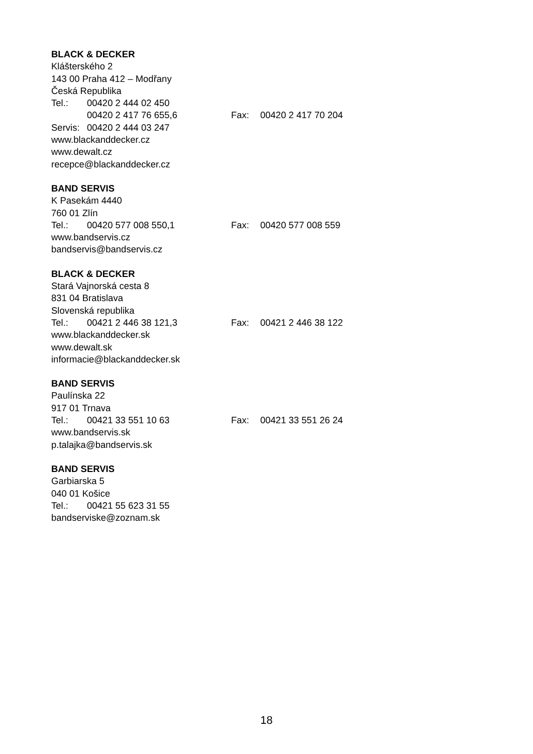BLACK & DECKER
Klášterského 2
143 00 Praha 412 – Modřany
Česká Republika
Tel.: 00420 2 444 02 450
00420 2 417 76 655,6 Fax: 00420 2 417 70 204
Servis: 00420 2 444 03 247
www.blackanddecker.cz
www.dewalt.cz
recepce@blackanddecker.cz
BAND SERVIS
K Pasekám 4440
760 01 Zlín
Tel.: 00420 577 008 550,1 Fax: 00420 577 008 559
www.bandservis.cz
bandservis@bandservis.cz
BLACK & DECKER
Stará Vajnorská cesta 8
831 04 Bratislava
Slovenská republika
Tel.: 00421 2 446 38 121,3 Fax: 00421 2 446 38 122
www.blackanddecker.sk
www.dewalt.sk
informacie@blackanddecker.sk
BAND SERVIS
Paulínska 22
917 01 Trnava
Tel.: 00421 33 551 10 63 Fax: 00421 33 551 26 24
www.bandservis.sk
p.talajka@bandservis.sk
BAND SERVIS
Garbiarska 5
040 01 Košice
Tel.: 00421 55 623 31 55
bandserviske@zoznam.sk
18